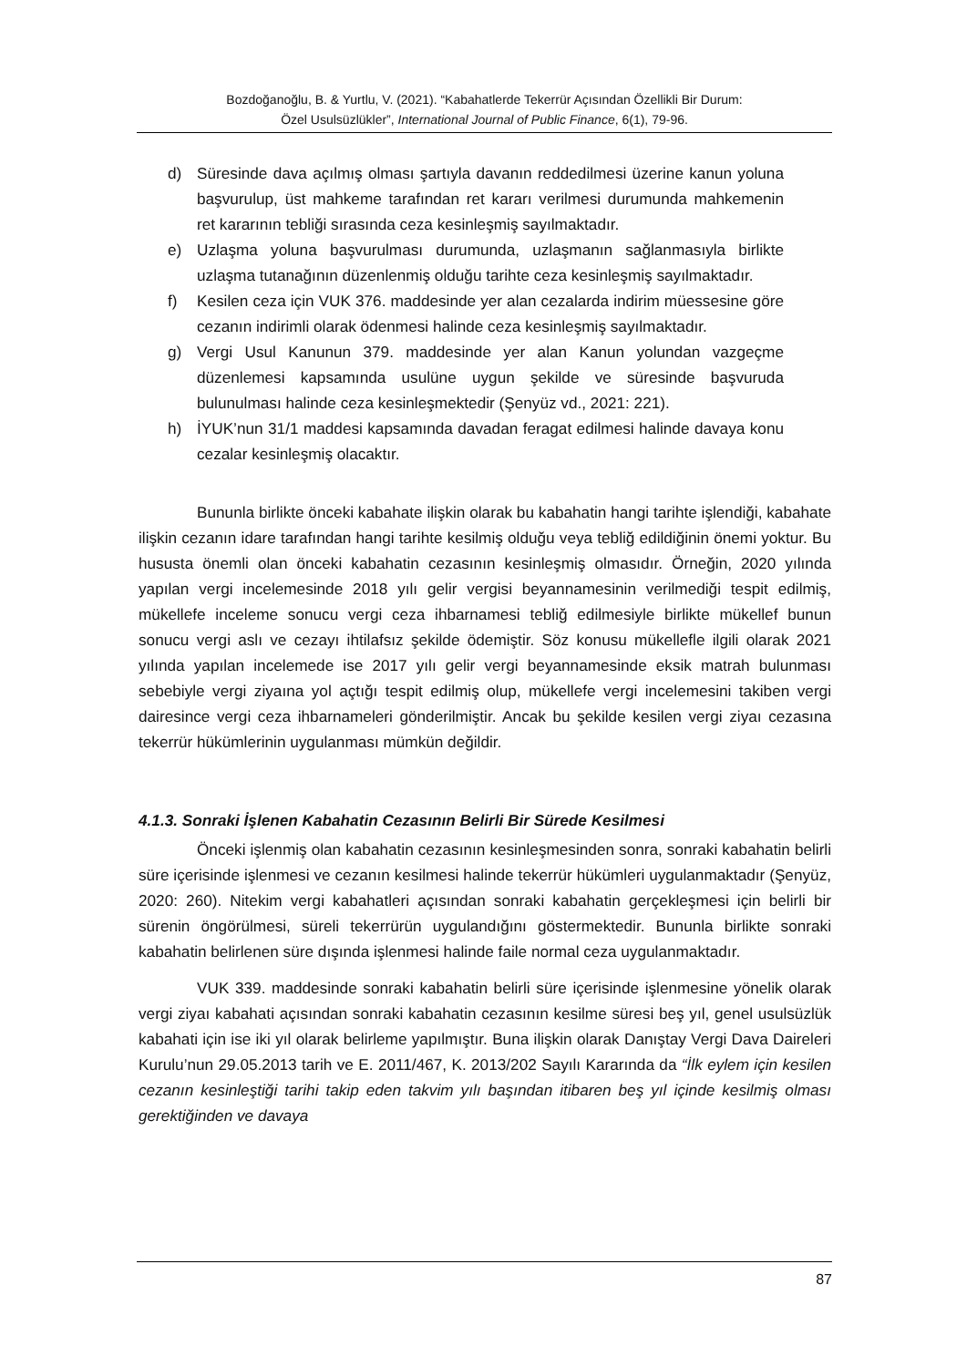Bozdoğanoğlu, B. & Yurtlu, V. (2021). “Kabahatlerde Tekerrür Açısından Özellikli Bir Durum:
Özel Usulsüzlükler”, International Journal of Public Finance, 6(1), 79-96.
d) Süresinde dava açılmış olması şartıyla davanın reddedilmesi üzerine kanun yoluna başvurulup, üst mahkeme tarafından ret kararı verilmesi durumunda mahkemenin ret kararının tebliği sırasında ceza kesinleşmiş sayılmaktadır.
e) Uzlaşma yoluna başvurulması durumunda, uzlaşmanın sağlanmasıyla birlikte uzlaşma tutanağının düzenlenmiş olduğu tarihte ceza kesinleşmiş sayılmaktadır.
f) Kesilen ceza için VUK 376. maddesinde yer alan cezalarda indirim müessesine göre cezanın indirimli olarak ödenmesi halinde ceza kesinleşmiş sayılmaktadır.
g) Vergi Usul Kanunun 379. maddesinde yer alan Kanun yolundan vazgeçme düzenlemesi kapsamında usulüne uygun şekilde ve süresinde başvuruda bulunulması halinde ceza kesinleşmektedir (Şenyüz vd., 2021: 221).
h) İYUK’nun 31/1 maddesi kapsamında davadan feragat edilmesi halinde davaya konu cezalar kesinleşmiş olacaktır.
Bununla birlikte önceki kabahate ilişkin olarak bu kabahatin hangi tarihte işlendiği, kabahate ilişkin cezanın idare tarafından hangi tarihte kesilmiş olduğu veya tebliğ edildiğinin önemi yoktur. Bu hususta önemli olan önceki kabahatin cezasının kesinleşmiş olmasıdır. Örneğin, 2020 yılında yapılan vergi incelemesinde 2018 yılı gelir vergisi beyannamesinin verilmediği tespit edilmiş, mükellefe inceleme sonucu vergi ceza ihbarnamesi tebliğ edilmesiyle birlikte mükellef bunun sonucu vergi aslı ve cezayı ihtilafsız şekilde ödemiştir. Söz konusu mükellefle ilgili olarak 2021 yılında yapılan incelemede ise 2017 yılı gelir vergi beyannamesinde eksik matrah bulunması sebebiyle vergi ziyaına yol açtığı tespit edilmiş olup, mükellefe vergi incelemesini takiben vergi dairesince vergi ceza ihbarnameleri gönderilmiştir. Ancak bu şekilde kesilen vergi ziyaı cezasına tekerrür hükümlerinin uygulanması mümkün değildir.
4.1.3. Sonraki İşlenen Kabahatin Cezasının Belirli Bir Sürede Kesilmesi
Önceki işlenmiş olan kabahatin cezasının kesinleşmesinden sonra, sonraki kabahatin belirli süre içerisinde işlenmesi ve cezanın kesilmesi halinde tekerrür hükümleri uygulanmaktadır (Şenyüz, 2020: 260). Nitekim vergi kabahatleri açısından sonraki kabahatin gerçekleşmesi için belirli bir sürenin öngörülmesi, süreli tekerrürün uygulandığını göstermektedir. Bununla birlikte sonraki kabahatin belirlenen süre dışında işlenmesi halinde faile normal ceza uygulanmaktadır.
VUK 339. maddesinde sonraki kabahatin belirli süre içerisinde işlenmesine yönelik olarak vergi ziyaı kabahati açısından sonraki kabahatin cezasının kesilme süresi beş yıl, genel usulsüzlük kabahati için ise iki yıl olarak belirleme yapılmıştır. Buna ilişkin olarak Danıştay Vergi Dava Daireleri Kurulu’nun 29.05.2013 tarih ve E. 2011/467, K. 2013/202 Sayılı Kararında da “İlk eylem için kesilen cezanın kesinleştiği tarihi takip eden takvim yılı başından itibaren beş yıl içinde kesilmiş olması gerektiğinden ve davaya
87